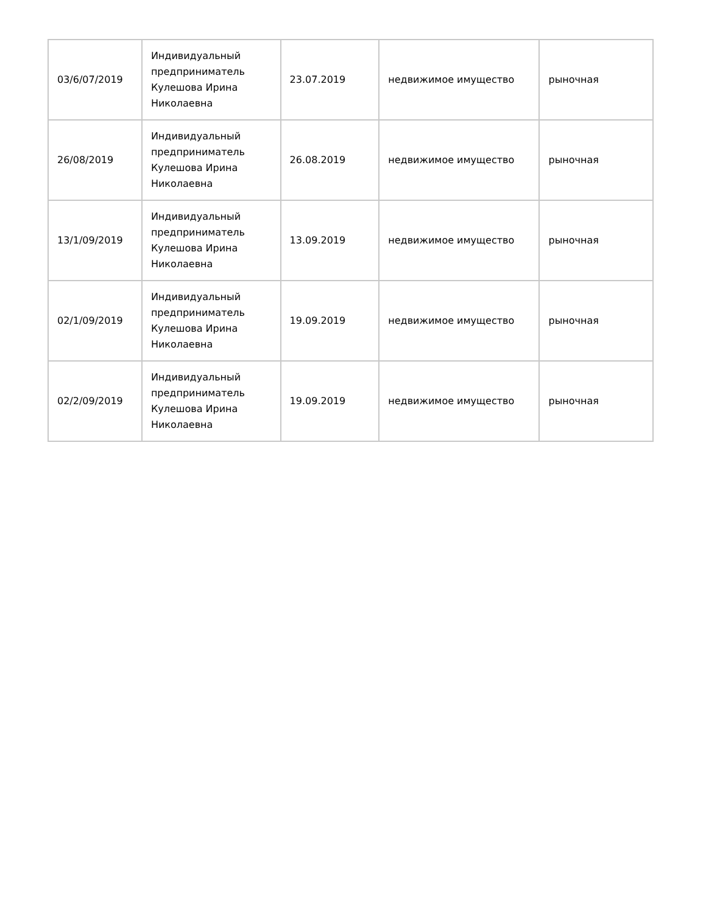| 03/6/07/2019 | Индивидуальный предприниматель Кулешова Ирина Николаевна | 23.07.2019 | недвижимое имущество | рыночная |
| 26/08/2019 | Индивидуальный предприниматель Кулешова Ирина Николаевна | 26.08.2019 | недвижимое имущество | рыночная |
| 13/1/09/2019 | Индивидуальный предприниматель Кулешова Ирина Николаевна | 13.09.2019 | недвижимое имущество | рыночная |
| 02/1/09/2019 | Индивидуальный предприниматель Кулешова Ирина Николаевна | 19.09.2019 | недвижимое имущество | рыночная |
| 02/2/09/2019 | Индивидуальный предприниматель Кулешова Ирина Николаевна | 19.09.2019 | недвижимое имущество | рыночная |